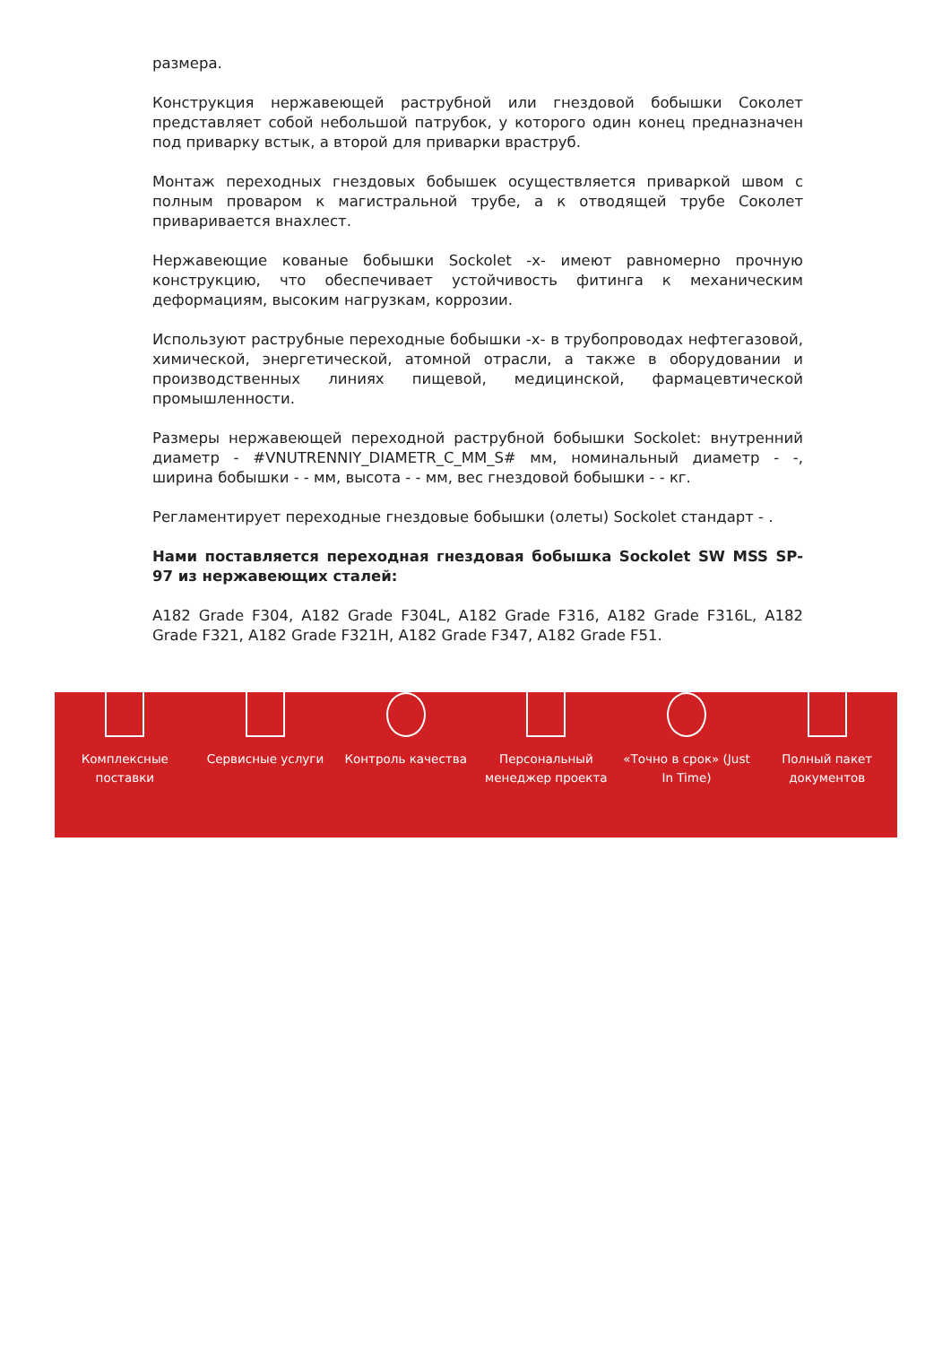размера.
Конструкция нержавеющей раструбной или гнездовой бобышки Соколет представляет собой небольшой патрубок, у которого один конец предназначен под приварку встык, а второй для приварки враструб.
Монтаж переходных гнездовых бобышек осуществляется приваркой швом с полным проваром к магистральной трубе, а к отводящей трубе Соколет приваривается внахлест.
Нержавеющие кованые бобышки Sockolet -x- имеют равномерно прочную конструкцию, что обеспечивает устойчивость фитинга к механическим деформациям, высоким нагрузкам, коррозии.
Используют раструбные переходные бобышки -x- в трубопроводах нефтегазовой, химической, энергетической, атомной отрасли, а также в оборудовании и производственных линиях пищевой, медицинской, фармацевтической промышленности.
Размеры нержавеющей переходной раструбной бобышки Sockolet: внутренний диаметр - #VNUTRENNIY_DIAMETR_C_MM_S# мм, номинальный диаметр - -, ширина бобышки - - мм, высота - - мм, вес гнездовой бобышки - - кг.
Регламентирует переходные гнездовые бобышки (олеты) Sockolet стандарт - .
Нами поставляется переходная гнездовая бобышка Sockolet SW MSS SP-97 из нержавеющих сталей:
A182 Grade F304, A182 Grade F304L, A182 Grade F316, A182 Grade F316L, A182 Grade F321, A182 Grade F321H, A182 Grade F347, A182 Grade F51.
Комплексные
поставки
Сервисные услуги Контроль качества Персональный
менеджер проекта
«Точно в срок» (Just
In Time)
Полный пакет
документов